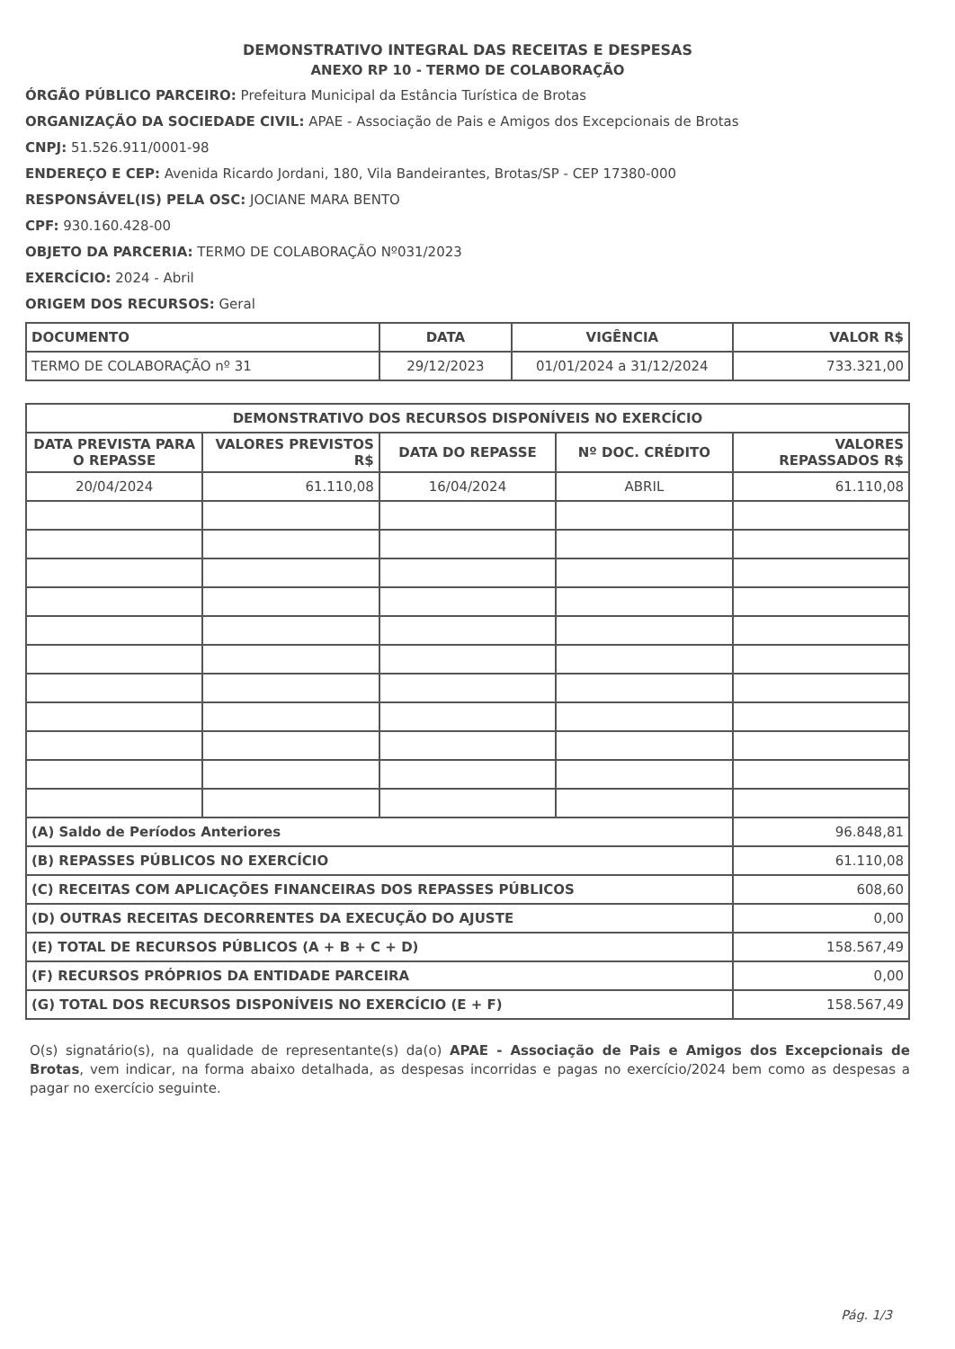DEMONSTRATIVO INTEGRAL DAS RECEITAS E DESPESAS
ANEXO RP 10 - TERMO DE COLABORAÇÃO
ÓRGÃO PÚBLICO PARCEIRO: Prefeitura Municipal da Estância Turística de Brotas
ORGANIZAÇÃO DA SOCIEDADE CIVIL: APAE - Associação de Pais e Amigos dos Excepcionais de Brotas
CNPJ: 51.526.911/0001-98
ENDEREÇO E CEP: Avenida Ricardo Jordani, 180, Vila Bandeirantes, Brotas/SP - CEP 17380-000
RESPONSÁVEL(IS) PELA OSC: JOCIANE MARA BENTO
CPF: 930.160.428-00
OBJETO DA PARCERIA: TERMO DE COLABORAÇÃO Nº031/2023
EXERCÍCIO: 2024 - Abril
ORIGEM DOS RECURSOS: Geral
| DOCUMENTO | DATA | VIGÊNCIA | VALOR R$ |
| --- | --- | --- | --- |
| TERMO DE COLABORAÇÃO nº 31 | 29/12/2023 | 01/01/2024 a 31/12/2024 | 733.321,00 |
| DEMONSTRATIVO DOS RECURSOS DISPONÍVEIS NO EXERCÍCIO | | | | |
| --- | --- | --- | --- | --- |
| DATA PREVISTA PARA O REPASSE | VALORES PREVISTOS R$ | DATA DO REPASSE | Nº DOC. CRÉDITO | VALORES REPASSADOS R$ |
| 20/04/2024 | 61.110,08 | 16/04/2024 | ABRIL | 61.110,08 |
| (A) Saldo de Períodos Anteriores | | | | 96.848,81 |
| (B) REPASSES PÚBLICOS NO EXERCÍCIO | | | | 61.110,08 |
| (C) RECEITAS COM APLICAÇÕES FINANCEIRAS DOS REPASSES PÚBLICOS | | | | 608,60 |
| (D) OUTRAS RECEITAS DECORRENTES DA EXECUÇÃO DO AJUSTE | | | | 0,00 |
| (E) TOTAL DE RECURSOS PÚBLICOS (A + B + C + D) | | | | 158.567,49 |
| (F) RECURSOS PRÓPRIOS DA ENTIDADE PARCEIRA | | | | 0,00 |
| (G) TOTAL DOS RECURSOS DISPONÍVEIS NO EXERCÍCIO (E + F) | | | | 158.567,49 |
O(s) signatário(s), na qualidade de representante(s) da(o) APAE - Associação de Pais e Amigos dos Excepcionais de Brotas, vem indicar, na forma abaixo detalhada, as despesas incorridas e pagas no exercício/2024 bem como as despesas a pagar no exercício seguinte.
Pág. 1/3